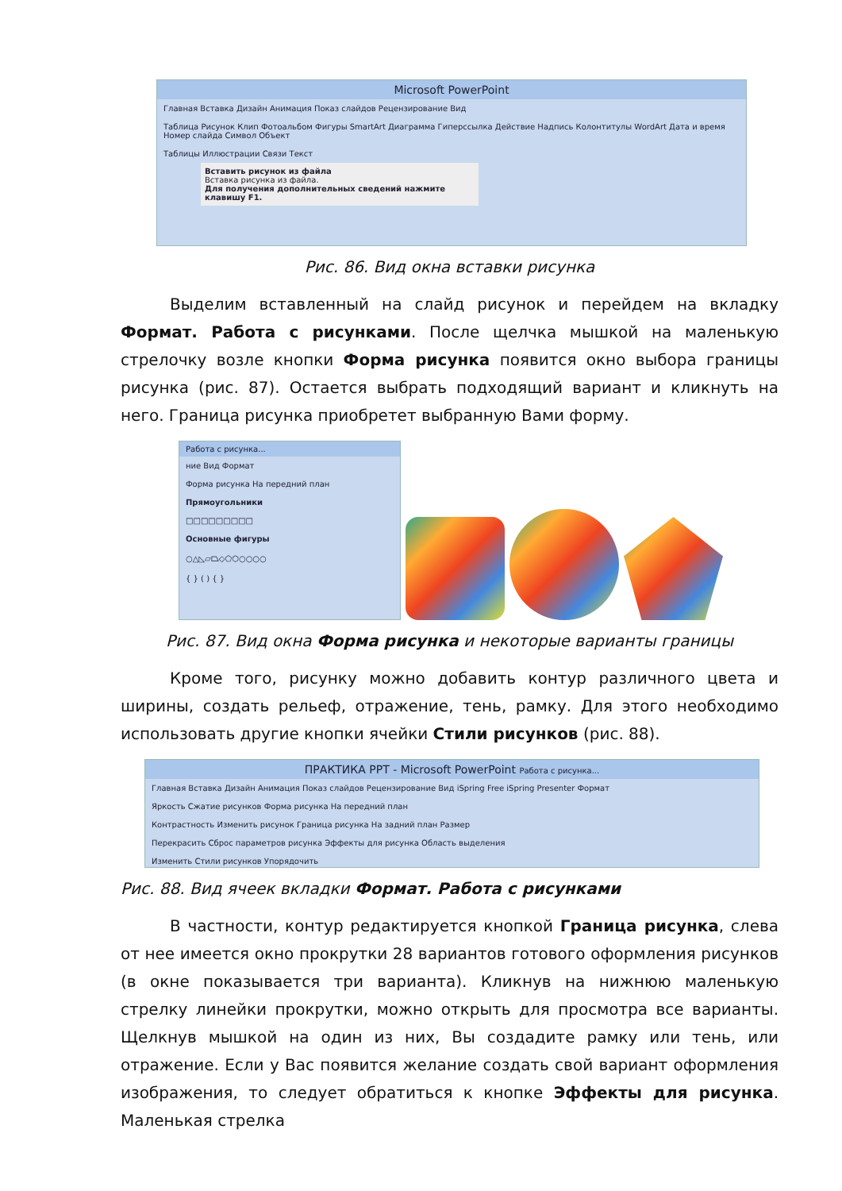Microsoft PowerPoint
Главная Вставка Дизайн Анимация Показ слайдов Рецензирование Вид
Таблица Рисунок Клип Фотоальбом Фигуры SmartArt Диаграмма Гиперссылка Действие Надпись Колонтитулы WordArt Дата и время Номер слайда Символ Объект
Таблицы Иллюстрации Связи Текст
Вставить рисунок из файла
Вставка рисунка из файла.
Для получения дополнительных сведений нажмите клавишу F1.
Рис. 86. Вид окна вставки рисунка
Выделим вставленный на слайд рисунок и перейдем на вкладку Формат. Работа с рисунками. После щелчка мышкой на маленькую стрелочку возле кнопки Форма рисунка появится окно выбора границы рисунка (рис. 87). Остается выбрать подходящий вариант и кликнуть на него. Граница рисунка приобретет выбранную Вами форму.
Работа с рисунка...
ние Вид Формат
Форма рисунка На передний план
Прямоугольники
□□□□□□□□□
Основные фигуры
○△◺▱⏢◇⬠⬡○○○○
{ } ( ) { }
Рис. 87. Вид окна Форма рисунка и некоторые варианты границы
Кроме того, рисунку можно добавить контур различного цвета и ширины, создать рельеф, отражение, тень, рамку. Для этого необходимо использовать другие кнопки ячейки Стили рисунков (рис. 88).
ПРАКТИКА PPT - Microsoft PowerPoint Работа с рисунка...
Главная Вставка Дизайн Анимация Показ слайдов Рецензирование Вид iSpring Free iSpring Presenter Формат
Яркость Сжатие рисунков Форма рисунка На передний план
Контрастность Изменить рисунок Граница рисунка На задний план Размер
Перекрасить Сброс параметров рисунка Эффекты для рисунка Область выделения
Изменить Стили рисунков Упорядочить
Рис. 88. Вид ячеек вкладки Формат. Работа с рисунками
В частности, контур редактируется кнопкой Граница рисунка, слева от нее имеется окно прокрутки 28 вариантов готового оформления рисунков (в окне показывается три варианта). Кликнув на нижнюю маленькую стрелку линейки прокрутки, можно открыть для просмотра все варианты. Щелкнув мышкой на один из них, Вы создадите рамку или тень, или отражение. Если у Вас появится желание создать свой вариант оформления изображения, то следует обратиться к кнопке Эффекты для рисунка. Маленькая стрелка